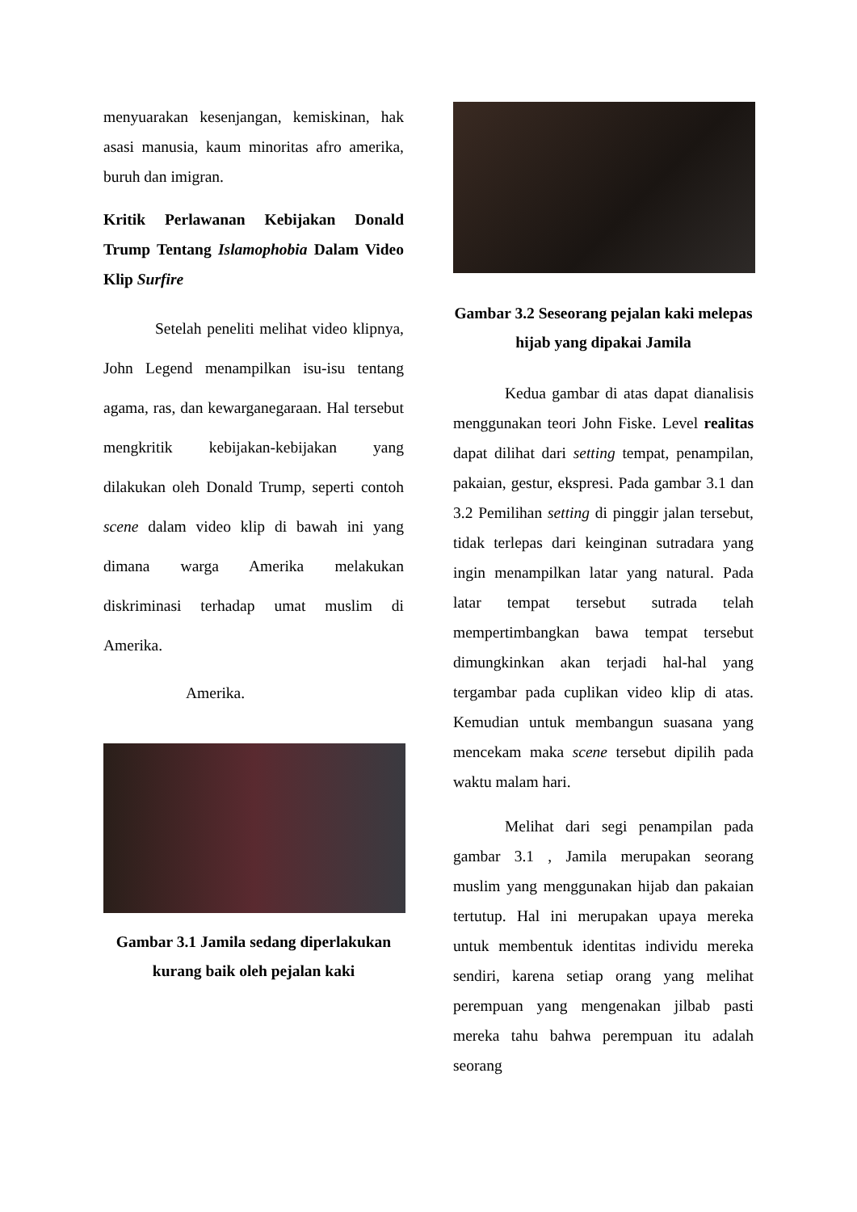menyuarakan kesenjangan, kemiskinan, hak asasi manusia, kaum minoritas afro amerika, buruh dan imigran.
Kritik Perlawanan Kebijakan Donald Trump Tentang Islamophobia Dalam Video Klip Surfire
Setelah peneliti melihat video klipnya, John Legend menampilkan isu-isu tentang agama, ras, dan kewarganegaraan. Hal tersebut mengkritik kebijakan-kebijakan yang dilakukan oleh Donald Trump, seperti contoh scene dalam video klip di bawah ini yang dimana warga Amerika melakukan diskriminasi terhadap umat muslim di Amerika.
Amerika.
Gambar 3.1 Jamila sedang diperlakukan kurang baik oleh pejalan kaki
Gambar 3.2 Seseorang pejalan kaki melepas hijab yang dipakai Jamila
Kedua gambar di atas dapat dianalisis menggunakan teori John Fiske. Level realitas dapat dilihat dari setting tempat, penampilan, pakaian, gestur, ekspresi. Pada gambar 3.1 dan 3.2 Pemilihan setting di pinggir jalan tersebut, tidak terlepas dari keinginan sutradara yang ingin menampilkan latar yang natural. Pada latar tempat tersebut sutrada telah mempertimbangkan bawa tempat tersebut dimungkinkan akan terjadi hal-hal yang tergambar pada cuplikan video klip di atas. Kemudian untuk membangun suasana yang mencekam maka scene tersebut dipilih pada waktu malam hari.
Melihat dari segi penampilan pada gambar 3.1 , Jamila merupakan seorang muslim yang menggunakan hijab dan pakaian tertutup. Hal ini merupakan upaya mereka untuk membentuk identitas individu mereka sendiri, karena setiap orang yang melihat perempuan yang mengenakan jilbab pasti mereka tahu bahwa perempuan itu adalah seorang